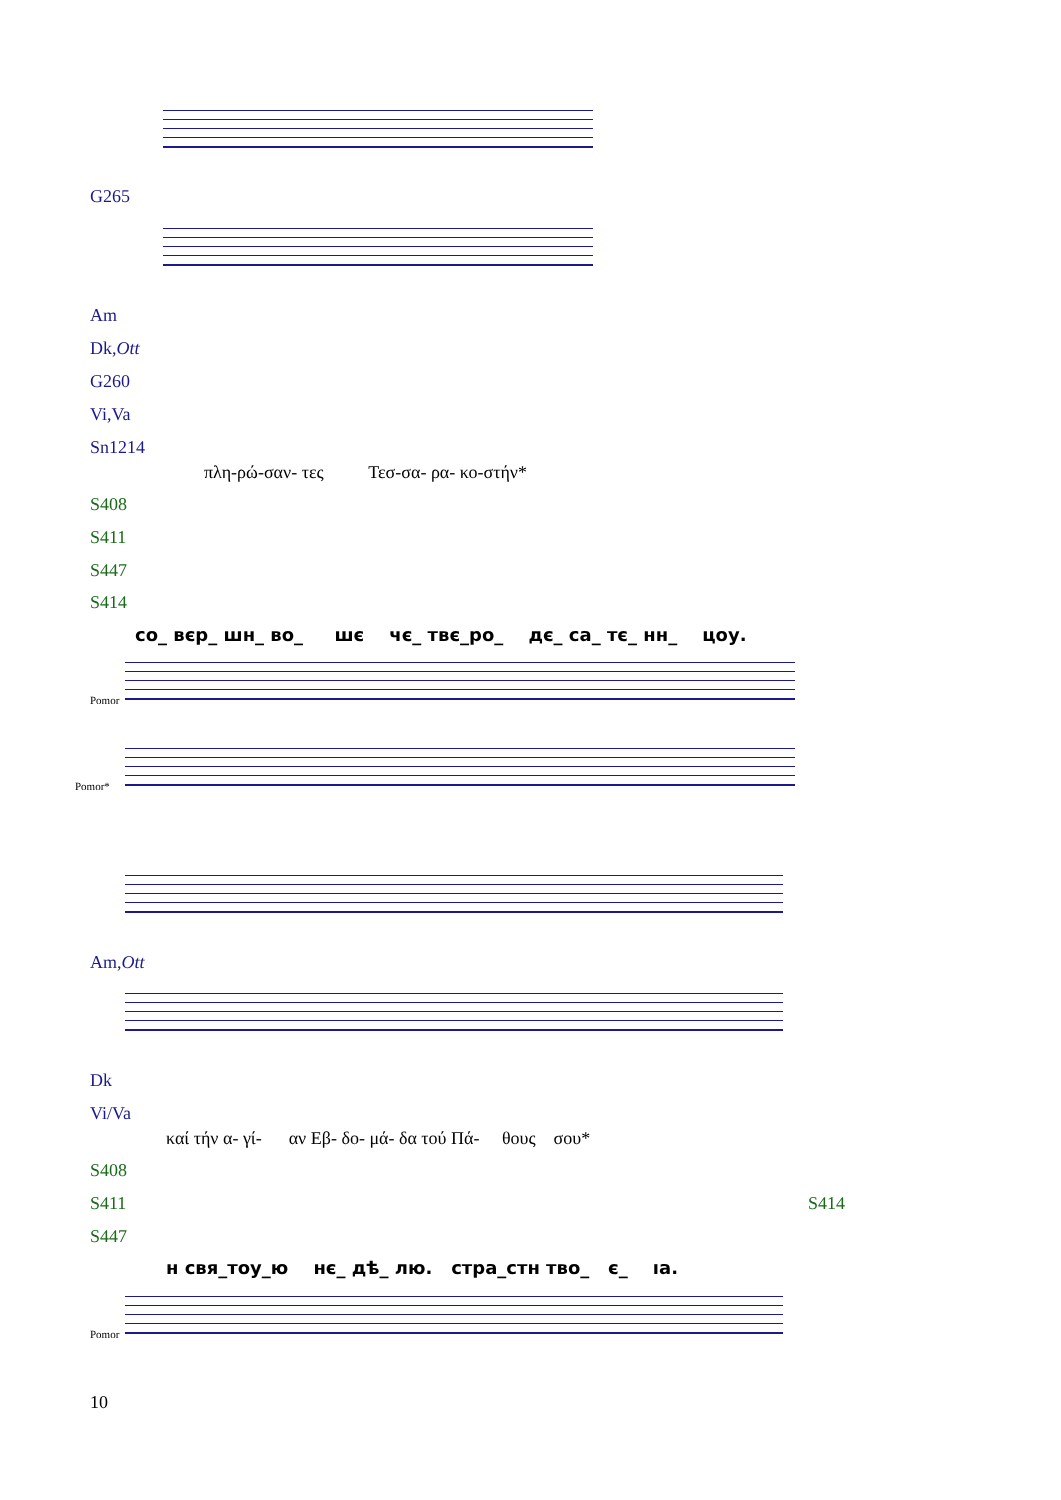G265
Am
Dk,Ott
G260
Vi,Va
Sn1214
πλη-ρώ-σαν- τες Τεσ-σα- ρα- κο-στήν*
S408
S411
S447
S414
со_ вєр_ шн_ во_ шє чє_ твє_ро_ дє_ са_ тє_ нн_ цоу.
Pomor
Pomor*
Am,Ott
Dk
Vi/Va
καί τήν α- γί- αν Εβ- δο- μά- δα τού Πά- θους σου*
S408
S411 S414
S447
н свя_тоу_ю нє_ дѣ_ лю. стра_стн тво_ є_ ıа.
Pomor
10